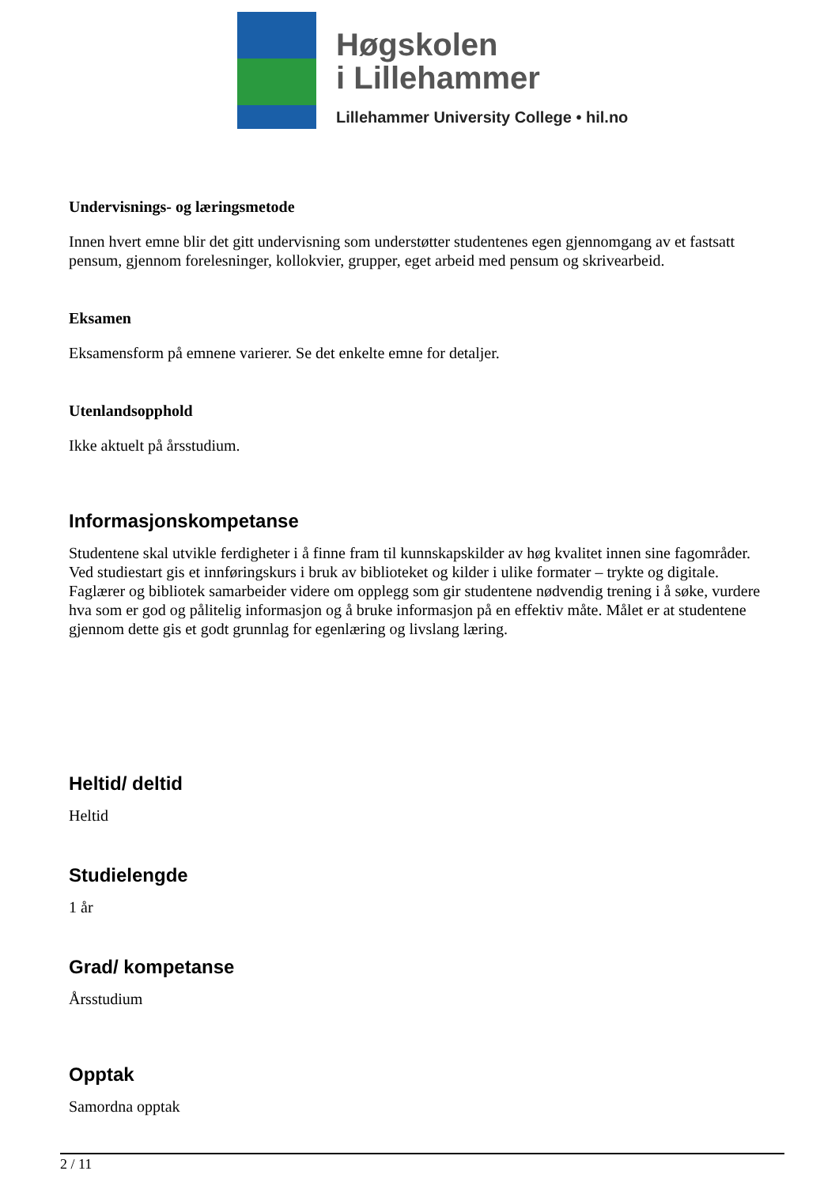Høgskolen
i Lillehammer
Lillehammer University College • hil.no
Undervisnings- og læringsmetode
Innen hvert emne blir det gitt undervisning som understøtter studentenes egen gjennomgang av et fastsatt pensum, gjennom forelesninger, kollokvier, grupper, eget arbeid med pensum og skrivearbeid.
Eksamen
Eksamensform på emnene varierer. Se det enkelte emne for detaljer.
Utenlandsopphold
Ikke aktuelt på årsstudium.
Informasjonskompetanse
Studentene skal utvikle ferdigheter i å finne fram til kunnskapskilder av høg kvalitet innen sine fagområder. Ved studiestart gis et innføringskurs i bruk av biblioteket og kilder i ulike formater – trykte og digitale. Faglærer og bibliotek samarbeider videre om opplegg som gir studentene nødvendig trening i å søke, vurdere hva som er god og pålitelig informasjon og å bruke informasjon på en effektiv måte. Målet er at studentene gjennom dette gis et godt grunnlag for egenlæring og livslang læring.
Heltid/ deltid
Heltid
Studielengde
1 år
Grad/ kompetanse
Årsstudium
Opptak
Samordna opptak
2 / 11